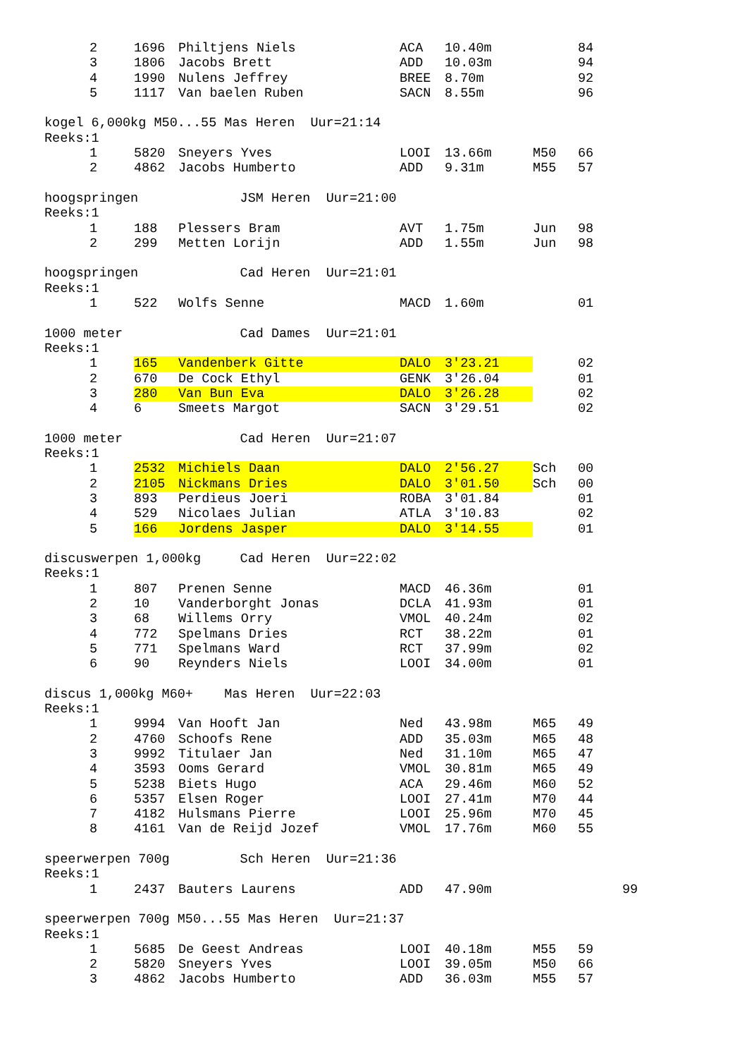| | 2 | 1696 | Philtjens Niels | ACA | 10.40m | | 84 |
| | 3 | 1806 | Jacobs Brett | ADD | 10.03m | | 94 |
| | 4 | 1990 | Nulens Jeffrey | BREE | 8.70m | | 92 |
| | 5 | 1117 | Van baelen Ruben | SACN | 8.55m | | 96 |
kogel 6,000kg M50...55 Mas Heren Uur=21:14
Reeks:1
| | 1 | 5820 | Sneyers Yves | LOOI | 13.66m | M50 | 66 |
| | 2 | 4862 | Jacobs Humberto | ADD | 9.31m | M55 | 57 |
hoogspringen JSM Heren Uur=21:00
Reeks:1
| | 1 | 188 | Plessers Bram | AVT | 1.75m | Jun | 98 |
| | 2 | 299 | Metten Lorijn | ADD | 1.55m | Jun | 98 |
hoogspringen Cad Heren Uur=21:01
Reeks:1
| | 1 | 522 | Wolfs Senne | MACD | 1.60m | | 01 |
1000 meter Cad Dames Uur=21:01
Reeks:1
| | 1 | 165 | Vandenberk Gitte | DALO | 3'23.21 | | 02 |
| | 2 | 670 | De Cock Ethyl | GENK | 3'26.04 | | 01 |
| | 3 | 280 | Van Bun Eva | DALO | 3'26.28 | | 02 |
| | 4 | 6 | Smeets Margot | SACN | 3'29.51 | | 02 |
1000 meter Cad Heren Uur=21:07
Reeks:1
| | 1 | 2532 | Michiels Daan | DALO | 2'56.27 | Sch | 00 |
| | 2 | 2105 | Nickmans Dries | DALO | 3'01.50 | Sch | 00 |
| | 3 | 893 | Perdieus Joeri | ROBA | 3'01.84 | | 01 |
| | 4 | 529 | Nicolaes Julian | ATLA | 3'10.83 | | 02 |
| | 5 | 166 | Jordens Jasper | DALO | 3'14.55 | | 01 |
discuswerpen 1,000kg Cad Heren Uur=22:02
Reeks:1
| | 1 | 807 | Prenen Senne | MACD | 46.36m | | 01 |
| | 2 | 10 | Vanderborght Jonas | DCLA | 41.93m | | 01 |
| | 3 | 68 | Willems Orry | VMOL | 40.24m | | 02 |
| | 4 | 772 | Spelmans Dries | RCT | 38.22m | | 01 |
| | 5 | 771 | Spelmans Ward | RCT | 37.99m | | 02 |
| | 6 | 90 | Reynders Niels | LOOI | 34.00m | | 01 |
discus 1,000kg M60+ Mas Heren Uur=22:03
Reeks:1
| | 1 | 9994 | Van Hooft Jan | Ned | 43.98m | M65 | 49 |
| | 2 | 4760 | Schoofs Rene | ADD | 35.03m | M65 | 48 |
| | 3 | 9992 | Titulaer Jan | Ned | 31.10m | M65 | 47 |
| | 4 | 3593 | Ooms Gerard | VMOL | 30.81m | M65 | 49 |
| | 5 | 5238 | Biets Hugo | ACA | 29.46m | M60 | 52 |
| | 6 | 5357 | Elsen Roger | LOOI | 27.41m | M70 | 44 |
| | 7 | 4182 | Hulsmans Pierre | LOOI | 25.96m | M70 | 45 |
| | 8 | 4161 | Van de Reijd Jozef | VMOL | 17.76m | M60 | 55 |
speerwerpen 700g Sch Heren Uur=21:36
Reeks:1
| | 1 | 2437 | Bauters Laurens | ADD | 47.90m | | | 99 |
speerwerpen 700g M50...55 Mas Heren Uur=21:37
Reeks:1
| | 1 | 5685 | De Geest Andreas | LOOI | 40.18m | M55 | 59 |
| | 2 | 5820 | Sneyers Yves | LOOI | 39.05m | M50 | 66 |
| | 3 | 4862 | Jacobs Humberto | ADD | 36.03m | M55 | 57 |